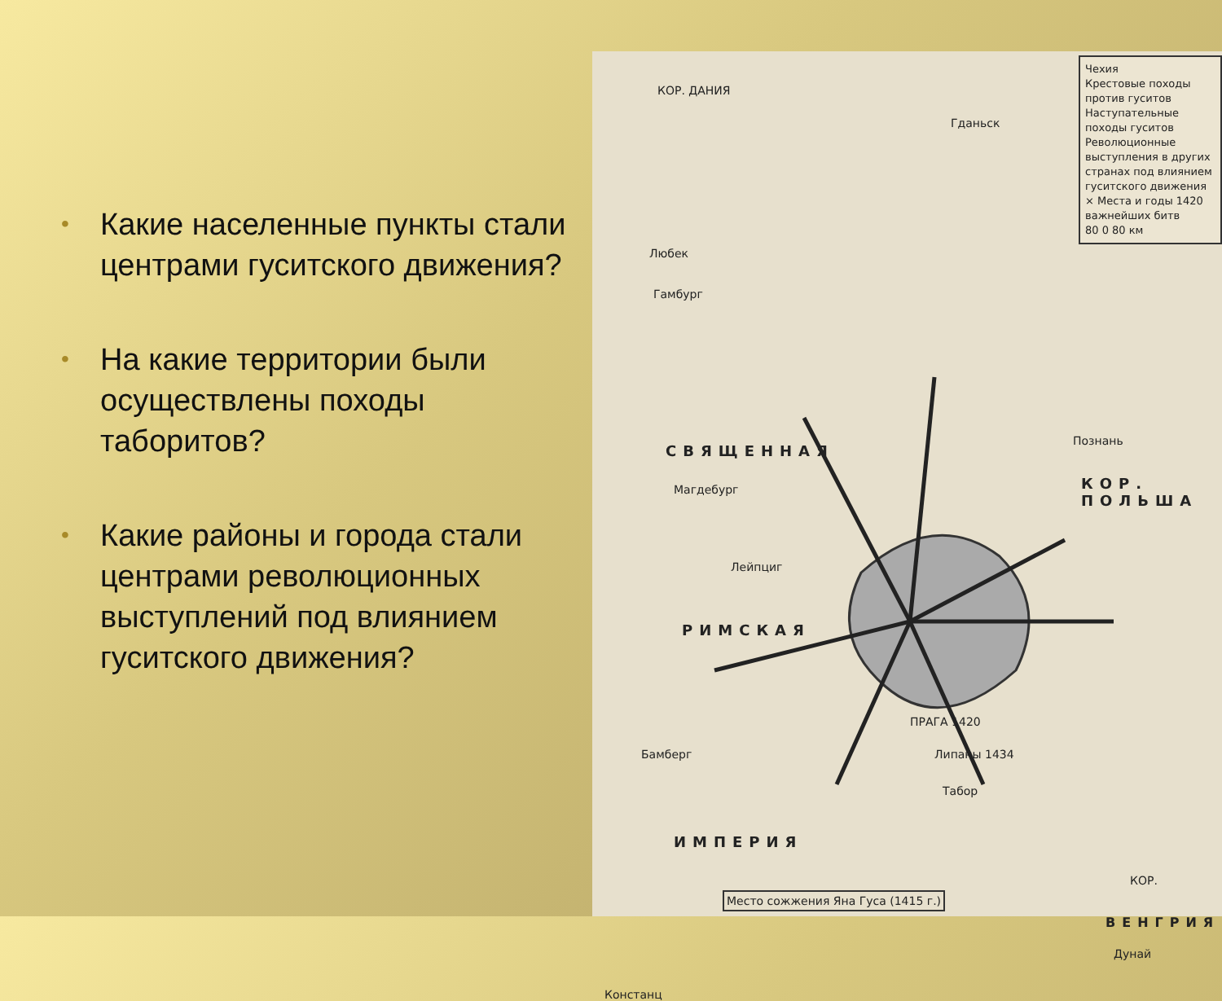• Какие населенные пункты стали центрами гуситского движения?
• На какие территории были осуществлены походы таборитов?
• Какие районы и города стали центрами революционных выступлений под влиянием гуситского движения?
Чехия
Крестовые походы против гуситов
Наступательные походы гуситов
Революционные выступления в других странах под влиянием гуситского движения
× Места и годы 1420 важнейших битв
80 0 80 км
СВЯЩЕННАЯ
РИМСКАЯ
ИМПЕРИЯ
КОР. ПОЛЬША
ВЕНГРИЯ
КОР. ДАНИЯ
Любек
Гамбург
Гданьск
Познань
Магдебург
Лейпциг
Бамберг
ПРАГА 1420
Липаны 1434
Табор
Место сожжения Яна Гуса (1415 г.)
Констанц
КОР.
Дунай